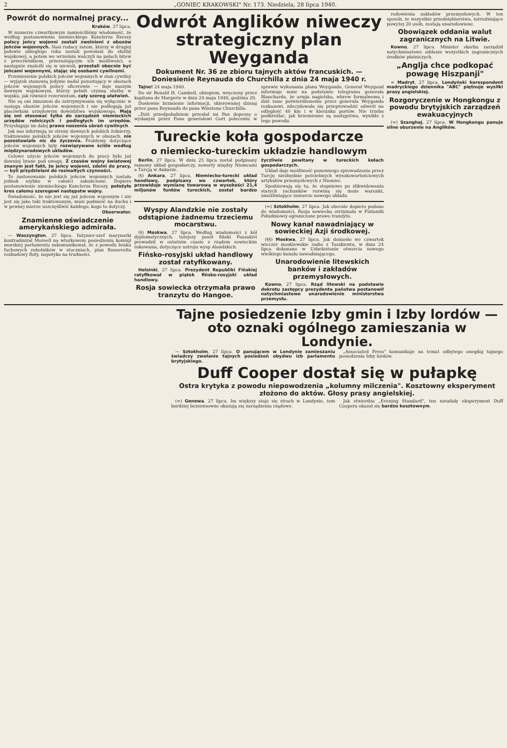2 „GONIEC KRAKOWSKI" Nr. 173. Niedziela, 28 lipca 1940.
Powrót do normalnej pracy...
Kraków, 27 lipca.
W numerze czwartkowym zamieściliśmy wiadomość, że według postanowienia niemieckiego Kanclerza Rzeszy polscy jeńcy wojenni zostali zwolnieni z obozów jeńców wojennych. Nasi rodacy zatem, którzy w drugiej połowie ubiegłego roku zostali powołani do służby wojskowej, a potem we wrześniu walczyli na polach bitew z przeciwnikiem, przerastającym ich możliwości, a następnie znaleźli się w niewoli, przestali obecnie być jeńcami wojennymi, stając się osobami cywilnemi.
Przeniesienie polskich jeńców wojennych w stan cywilny — wyjątek stanowią jedynie nadal pozostający w obozach jeńców wojennych polscy oficerowie — daje naszym dawnym wojskowym, którzy pełnili czynną służbę w wojsku, jak również rezerwistom, cały szereg ułatwień.
Nie są oni zmuszeni do zatrzymywania się wyłącznie w zasięgu obozów jeńców wojennych i nie podlegają już placówkom urzędowym dowództwa wojskowego. Mają się oni stosować tylko do zarządzeń niemieckich urzędów rolniczych i podległych im urzędów. Przysługuje im dalej prawo noszenia ubrań cywilnych.
Jak nas informują ze strony dawnych polskich żołnierzy, traktowanie polskich jeńców wojennych w obozach, nie pozostawiało nic do życzenia. Problemy dotyczące jeńców wojennych były rozwiązywane ściśle według międzynarodowych układów.
Celowe użycie jeńców wojennych do pracy było już dawniej brane pod uwagę. Z czasów wojny światowej znanym jest fakt, że jeńcy wojenni, zdolni do pracy, — byli przydzielani do rozmaitych czynności.
To zastosowanie polskich jeńców wojennych zostało jednak szybko w całości zakończone. Dopiero postanowienie niemieckiego Kanclerza Rzeszy, położyło kres całemu szeregowi następstw wojny.
Świadomość, że nie jest się już jeńcem wojennym i nie jest się jako taki traktowanym, musi podnieść na duchu i w pewnej mierze uszczęśliwić każdego, kogo to dotyczy.
Obserwator.
Znamienne oświadczenie amerykańskiego admirała.
— Waszyngton, 27 lipca. Inżynier-szef marynarki kontradmirał Moreell na wtorkowem posiedzeniu komisji morskiej parlamentu zakomunikował, że z powodu braku fachowych robotników w stoczniach, plan Roosevelta rozbudowy floty, napotyka na trudności.
Odwrót Anglików niweczy strategiczny plan Weyganda
Dokument Nr. 36 ze zbioru tajnych aktów francuskich. — Doniesienie Reynauda do Churchilla z dnia 24 maja 1940 r.
Tajne! 24 maja 1940.
Do sir Ronald H. Cambell, obiegiem, wręczony przez kapitana de Margerie w dniu 24 maja 1940, godzina 20.
Dosłowne brzmienie informacji, skierowanej dzisiaj przez pana Reynauda do pana Winstona Churchilla.
„Dziś przedpołudniem przesłał mi Pan depeszę o wydanym przez Pana generałowi Gort poleceniu w sprawie wykonania planu Weyganda. Generał Weygand informuje mnie na podstawie telegramu generała Blancharda, że armja nagielska, wbrew formalnemu i dziś rano potwierdzonemu przez generała Weyganda rozkazowi, zdecydowała się przeprowadzić odwrót na odległość 40 km i w kierunku portów. Nie trzeba podkreślać, jak brzemienne są następstwa, wynikłe z tego powodu.
Tureckie koła gospodarcze
o niemiecko-tureckim układzie handlowym
Berlin, 27 lipca. W dniu 25 lipca został podpisany ramowy układ gospodarczy, zawarty między Niemcami a Turcją w Ankarze.
(§) Ankara, 27 lipca. Niemiecko-turecki układ handlowy, podpisany we czwartek, który przewiduje wymianę towarową w wysokości 21,4 miljonów funtów tureckich, został bardzo życzliwie powitany w tureckich kołach gospodarczych.
Układ daje możliwość ponownego sprowadzania przez Turcję niezbędnie potrzebnych wysokowartościowych artykułów przemysłowych z Niemiec.
Spodziewają się tu, że stopniowo po zlikwidowaniu starych rachunków rozwiną się może warunki, umożliwiające zawarcie nowego układu.
Wyspy Alandzkie nie zostały odstąpione żadnemu trzeciemu mocarstwu.
(§) Moskwa, 27 lipca. Według wiadomości z kół dyplomatycznych, tutejszy poseł fiński Paasakivi prowadził w ostatnim czasie z rządem sowieckim rokowania, dotyczące ustroju wysp Alandzkich.
Fińsko-rosyjski układ handlowy został ratyfikowany.
Helsinki, 27 lipca. Prezydent Republiki Fińskiej ratyfikował w piątek fińsko-rosyjski układ handlowy.
Rosja sowiecka otrzymała prawo tranzytu do Hangoe.
(=) Sztokholm, 27 lipca. Jak obecnie dopiero podano do wiadomości, Rosja sowiecka otrzymała w Finlandii Południowej ograniczone prawo tranzytu.
Nowy kanał nawadniający w sowieckiej Azji środkowej.
(§§) Moskwa, 27 lipca. Jak doniosło we czwartek wieczór moskiewskie radio z Taszkientu, w dniu 24 lipca dokonano w Uzbekistanie otwarcia nowego wielkiego kanału nawadniającego.
Unarodowienie litewskich banków i zakładów przemysłowych.
Kowno, 27 lipca. Rząd litewski na podstawie dekretu zastępcy prezydenta państwa postanowił natychmiastowe unarodowienie ministerstwa przemysłu.
rodowienia zakładów przemysłowych. W ten sposób, że wszystkie przedsiębiorstwa, zatrudniające powyżej 20 osób, zostają unarodowione.
Obowiązek oddania walut zagranicznych na Litwie.
Kowno, 27 lipca. Minister skarbu zarządził natychmiastowe oddanie wszystkich zagranicznych środków płatniczych.
„Anglja chce podkopać powagę Hiszpanji"
= Madryt, 27 lipca. Londyński korespondent madryckiego dziennika "ABC" piętnuje wysiłki prasy angielskiej.
Rozgoryczenie w Hongkongu z powodu brytyjskich zarządzeń ewakuacyjnych
(=) Szanghaj, 27 lipca. W Hongkongu panuje silne oburzenie na Anglików.
Tajne posiedzenie Izby gmin i Izby lordów — oto oznaki ogólnego zamieszania w Londynie.
— Sztokholm, 27 lipca. O panującem w Londynie zamieszaniu świadczy zwołanie tajnych posiedzeń obydwu izb parlamentu brytyjskiego.
„Associated Press" komunikuje na temat odbytego onegdaj tajnego posiedzenia Izby lordów.
Duff Cooper dostał się w pułapkę
Ostra krytyka z powodu niepowodzenia „kolumny milczenia". Kosztowny eksperyment złożono do aktów. Głosy prasy angielskiej.
(=) Genewa, 27 lipca. Im większy staje się strach w Londynie, tem bardziej bezsensowne okazują się zarządzenia rządowe.
Jak stwierdza „Evening Standard", ten nieudały eksperyment Duff Coopera okazał się bardzo kosztownym.